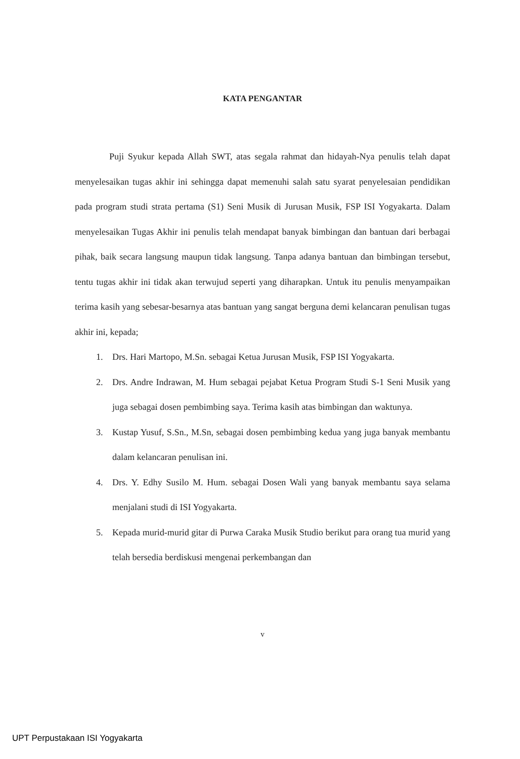KATA PENGANTAR
Puji Syukur kepada Allah SWT, atas segala rahmat dan hidayah-Nya penulis telah dapat menyelesaikan tugas akhir ini sehingga dapat memenuhi salah satu syarat penyelesaian pendidikan pada program studi strata pertama (S1) Seni Musik di Jurusan Musik, FSP ISI Yogyakarta. Dalam menyelesaikan Tugas Akhir ini penulis telah mendapat banyak bimbingan dan bantuan dari berbagai pihak, baik secara langsung maupun tidak langsung. Tanpa adanya bantuan dan bimbingan tersebut, tentu tugas akhir ini tidak akan terwujud seperti yang diharapkan. Untuk itu penulis menyampaikan terima kasih yang sebesar-besarnya atas bantuan yang sangat berguna demi kelancaran penulisan tugas akhir ini, kepada;
1. Drs. Hari Martopo, M.Sn. sebagai Ketua Jurusan Musik, FSP ISI Yogyakarta.
2. Drs. Andre Indrawan, M. Hum sebagai pejabat Ketua Program Studi S-1 Seni Musik yang juga sebagai dosen pembimbing saya. Terima kasih atas bimbingan dan waktunya.
3. Kustap Yusuf, S.Sn., M.Sn, sebagai dosen pembimbing kedua yang juga banyak membantu dalam kelancaran penulisan ini.
4. Drs. Y. Edhy Susilo M. Hum. sebagai Dosen Wali yang banyak membantu saya selama menjalani studi di ISI Yogyakarta.
5. Kepada murid-murid gitar di Purwa Caraka Musik Studio berikut para orang tua murid yang telah bersedia berdiskusi mengenai perkembangan dan
v
UPT Perpustakaan ISI Yogyakarta